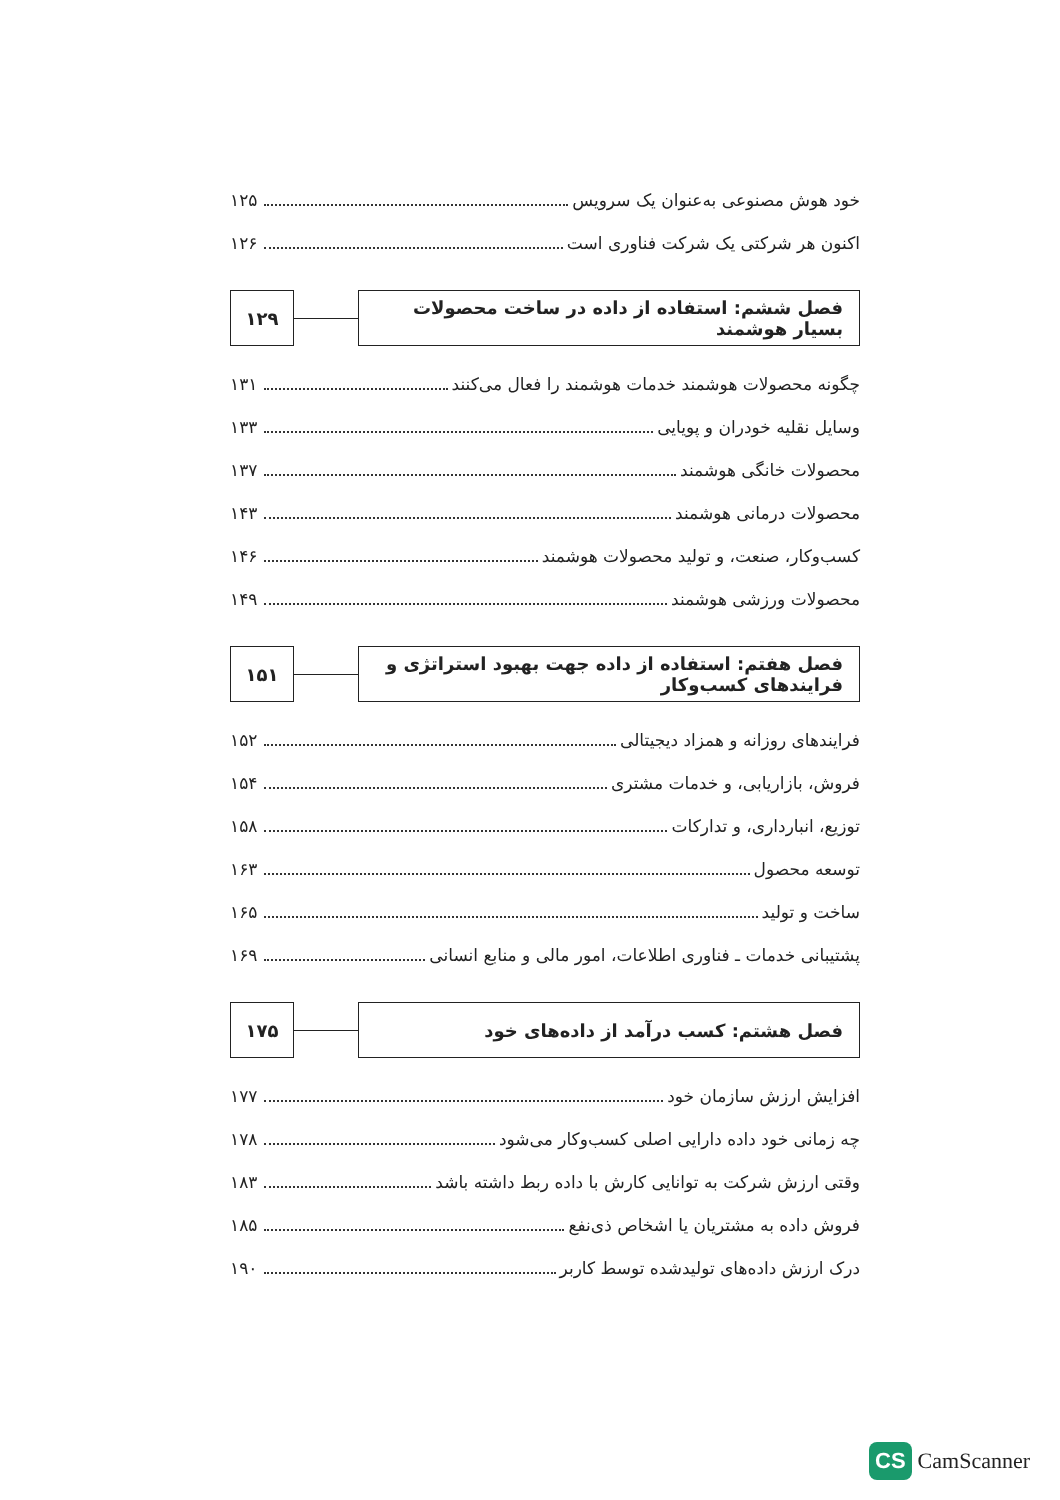خود هوش مصنوعی به‌عنوان یک سرویس ۱۲۵
اکنون هر شرکتی یک شرکت فناوری است ۱۲۶
فصل ششم: استفاده از داده در ساخت محصولات بسیار هوشمند
۱۲۹
چگونه محصولات هوشمند خدمات هوشمند را فعال می‌کنند ۱۳۱
وسایل نقلیه خودران و پویایی ۱۳۳
محصولات خانگی هوشمند ۱۳۷
محصولات درمانی هوشمند ۱۴۳
کسب‌وکار، صنعت، و تولید محصولات هوشمند ۱۴۶
محصولات ورزشی هوشمند ۱۴۹
فصل هفتم: استفاده از داده جهت بهبود استراتژی و فرایندهای کسب‌وکار
۱۵۱
فرایندهای روزانه و همزاد دیجیتالی ۱۵۲
فروش، بازاریابی، و خدمات مشتری ۱۵۴
توزیع، انبارداری، و تدارکات ۱۵۸
توسعه محصول ۱۶۳
ساخت و تولید ۱۶۵
پشتیبانی خدمات ـ فناوری اطلاعات، امور مالی و منابع انسانی ۱۶۹
فصل هشتم: کسب درآمد از داده‌های خود
۱۷۵
افزایش ارزش سازمان خود ۱۷۷
چه زمانی خود داده دارایی اصلی کسب‌وکار می‌شود ۱۷۸
وقتی ارزش شرکت به توانایی کارش با داده ربط داشته باشد ۱۸۳
فروش داده به مشتریان یا اشخاص ذی‌نفع ۱۸۵
درک ارزش داده‌های تولیدشده توسط کاربر ۱۹۰
CS CamScanner